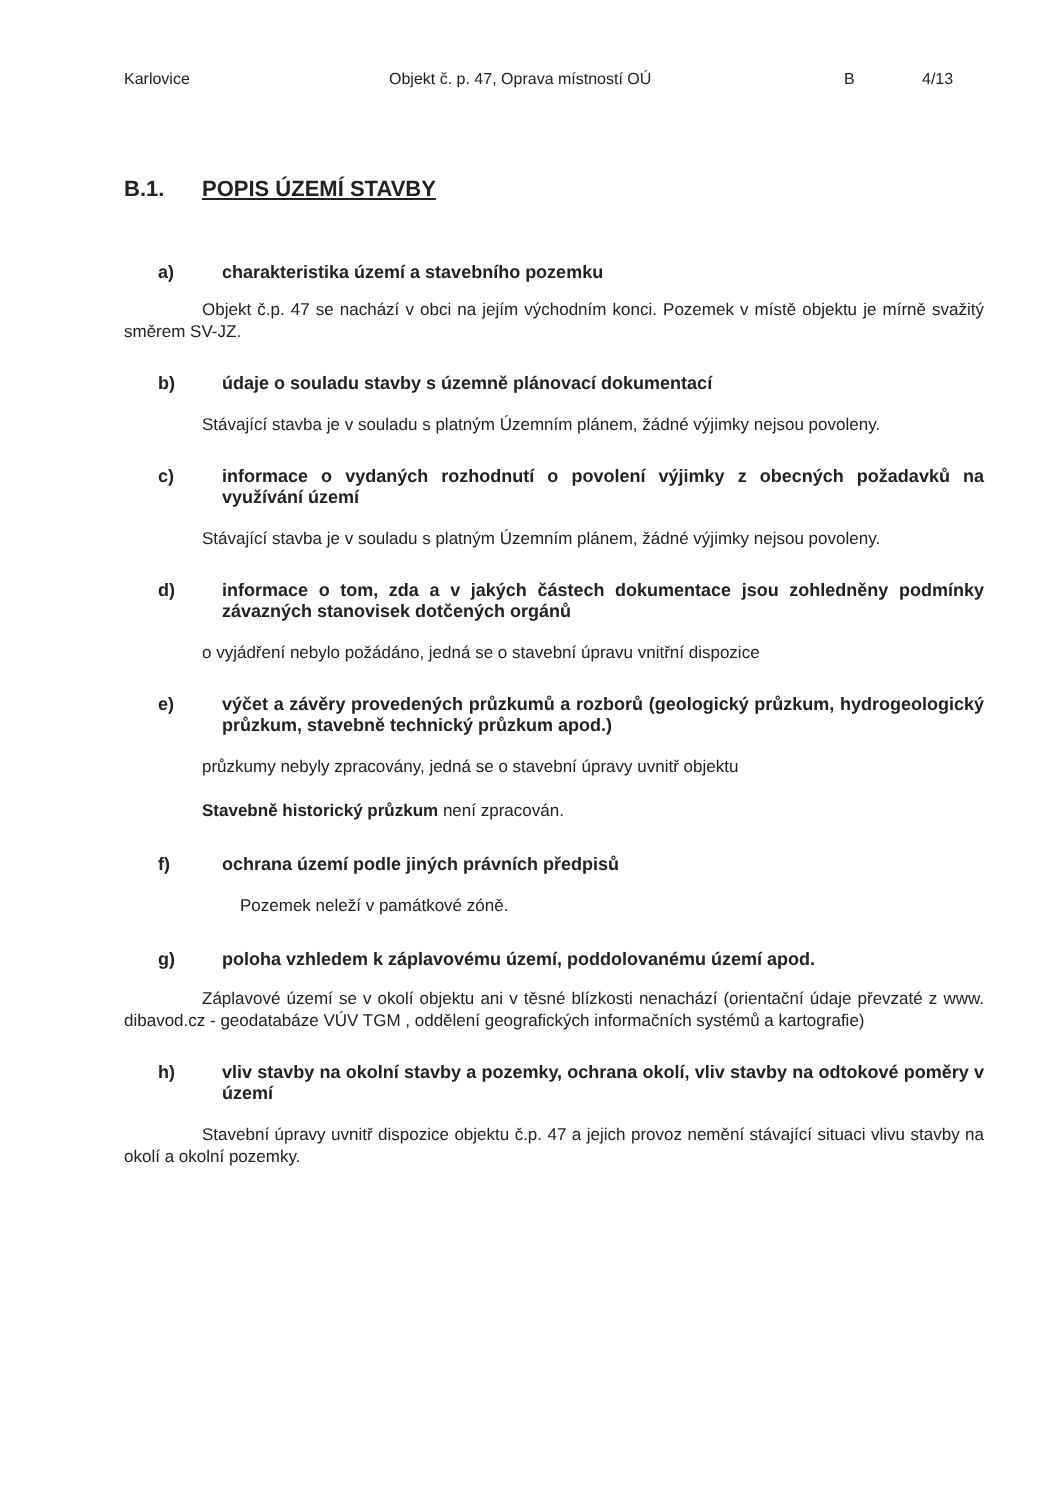Karlovice Objekt č. p. 47, Oprava místností OÚ B 4/13
B.1. POPIS ÚZEMÍ STAVBY
a) charakteristika území a stavebního pozemku
Objekt č.p. 47 se nachází v obci na jejím východním konci. Pozemek v místě objektu je mírně svažitý směrem SV-JZ.
b) údaje o souladu stavby s územně plánovací dokumentací
Stávající stavba je v souladu s platným Územním plánem, žádné výjimky nejsou povoleny.
c) informace o vydaných rozhodnutí o povolení výjimky z obecných požadavků na využívání území
Stávající stavba je v souladu s platným Územním plánem, žádné výjimky nejsou povoleny.
d) informace o tom, zda a v jakých částech dokumentace jsou zohledněny podmínky závazných stanovisek dotčených orgánů
o vyjádření nebylo požádáno, jedná se o stavební úpravu vnitřní dispozice
e) výčet a závěry provedených průzkumů a rozborů (geologický průzkum, hydrogeologický průzkum, stavebně technický průzkum apod.)
průzkumy nebyly zpracovány, jedná se o stavební úpravy uvnitř objektu
Stavebně historický průzkum není zpracován.
f) ochrana území podle jiných právních předpisů
Pozemek neleží v památkové zóně.
g) poloha vzhledem k záplavovému území, poddolovanému území apod.
Záplavové území se v okolí objektu ani v těsné blízkosti nenachází (orientační údaje převzaté z www. dibavod.cz - geodatabáze VÚV TGM , oddělení geografických informačních systémů a kartografie)
h) vliv stavby na okolní stavby a pozemky, ochrana okolí, vliv stavby na odtokové poměry v území
Stavební úpravy uvnitř dispozice objektu č.p. 47 a jejich provoz nemění stávající situaci vlivu stavby na okolí a okolní pozemky.